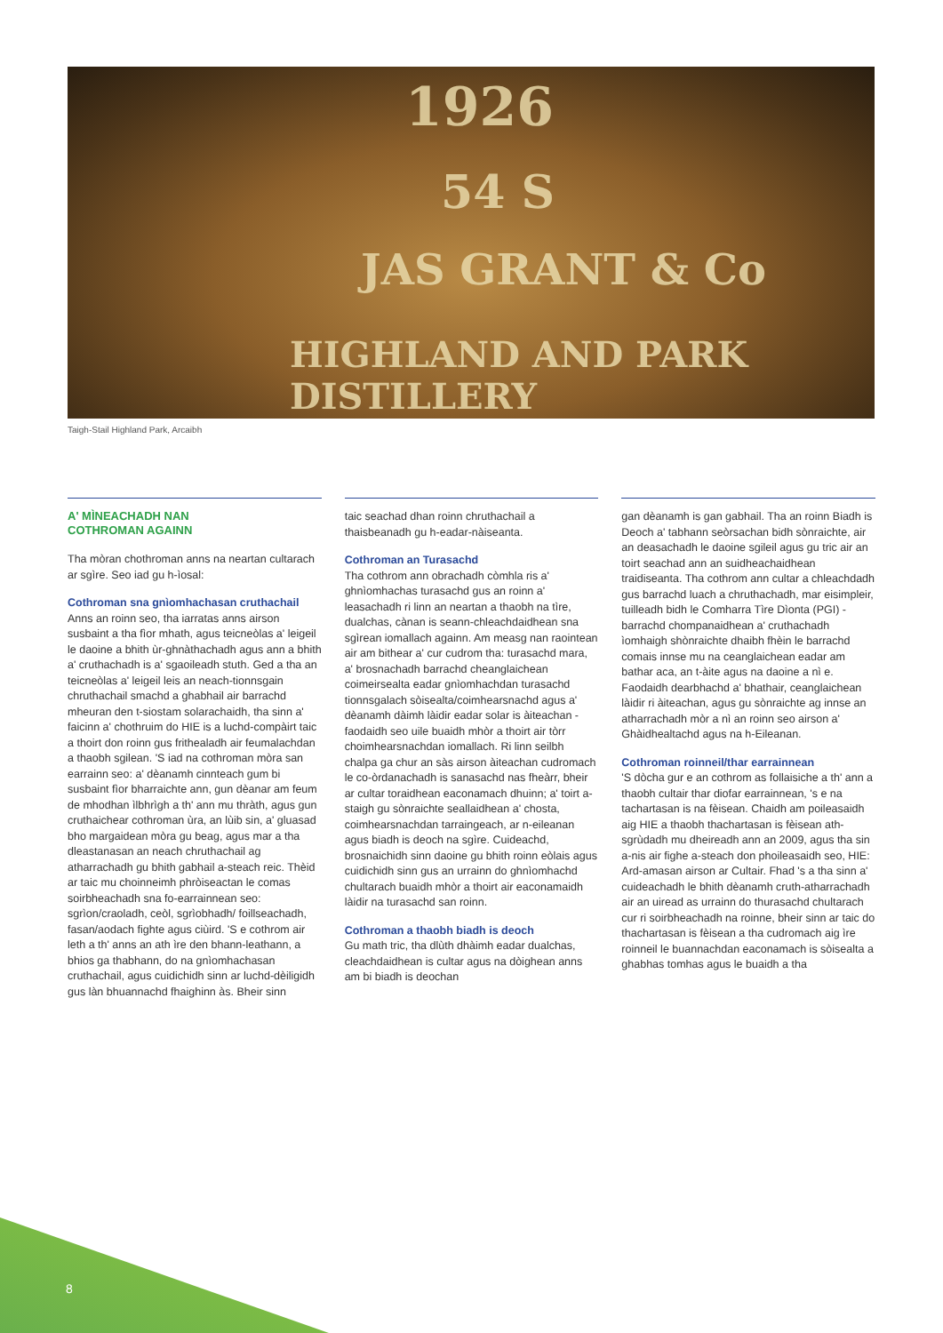HIGHLAND AND PARK DISTILLERY
JAS GRANT & Co
54 S
1926
Taigh-Stail Highland Park, Arcaibh
A' MÌNEACHADH NAN
COTHROMAN AGAINN
Tha mòran chothroman anns na neartan cultarach ar sgìre. Seo iad gu h-ìosal:
Cothroman sna gnìomhachasan cruthachail
Anns an roinn seo, tha iarratas anns airson susbaint a tha fìor mhath, agus teicneòlas a' leigeil le daoine a bhith ùr-ghnàthachadh agus ann a bhith a' cruthachadh is a' sgaoileadh stuth. Ged a tha an teicneòlas a' leigeil leis an neach-tionnsgain chruthachail smachd a ghabhail air barrachd mheuran den t-siostam solarachaidh, tha sinn a' faicinn a' chothruim do HIE is a luchd-compàirt taic a thoirt don roinn gus frithealadh air feumalachdan a thaobh sgilean. 'S iad na cothroman mòra san earrainn seo: a' dèanamh cinnteach gum bi susbaint fìor bharraichte ann, gun dèanar am feum de mhodhan ìlbhrìgh a th' ann mu thràth, agus gun cruthaichear cothroman ùra, an lùib sin, a' gluasad bho margaidean mòra gu beag, agus mar a tha dleastanasan an neach chruthachail ag atharrachadh gu bhith gabhail a-steach reic. Thèid ar taic mu choinneimh phròiseactan le comas soirbheachadh sna fo-earrainnean seo: sgrìon/craoladh, ceòl, sgrìobhadh/ foillseachadh, fasan/aodach fighte agus ciùird. 'S e cothrom air leth a th' anns an ath ìre den bhann-leathann, a bhios ga thabhann, do na gnìomhachasan cruthachail, agus cuidichidh sinn ar luchd-dèiligidh gus làn bhuannachd fhaighinn às. Bheir sinn
taic seachad dhan roinn chruthachail a thaisbeanadh gu h-eadar-nàiseanta.
Cothroman an Turasachd
Tha cothrom ann obrachadh còmhla ris a' ghnìomhachas turasachd gus an roinn a' leasachadh ri linn an neartan a thaobh na tìre, dualchas, cànan is seann-chleachdaidhean sna sgìrean iomallach againn. Am measg nan raointean air am bithear a' cur cudrom tha: turasachd mara, a' brosnachadh barrachd cheanglaichean coimeirsealta eadar gnìomhachdan turasachd tionnsgalach sòisealta/coimhearsnachd agus a' dèanamh dàimh làidir eadar solar is àiteachan - faodaidh seo uile buaidh mhòr a thoirt air tòrr choimhearsnachdan iomallach. Ri linn seilbh chalpa ga chur an sàs airson àiteachan cudromach le co-òrdanachadh is sanasachd nas fheàrr, bheir ar cultar toraidhean eaconamach dhuinn; a' toirt a-staigh gu sònraichte seallaidhean a' chosta, coimhearsnachdan tarraingeach, ar n-eileanan agus biadh is deoch na sgìre. Cuideachd, brosnaichidh sinn daoine gu bhith roinn eòlais agus cuidichidh sinn gus an urrainn do ghnìomhachd chultarach buaidh mhòr a thoirt air eaconamaidh làidir na turasachd san roinn.
Cothroman a thaobh biadh is deoch
Gu math tric, tha dlùth dhàimh eadar dualchas, cleachdaidhean is cultar agus na dòighean anns am bi biadh is deochan
gan dèanamh is gan gabhail. Tha an roinn Biadh is Deoch a' tabhann seòrsachan bidh sònraichte, air an deasachadh le daoine sgileil agus gu tric air an toirt seachad ann an suidheachaidhean traidiseanta. Tha cothrom ann cultar a chleachdadh gus barrachd luach a chruthachadh, mar eisimpleir, tuilleadh bidh le Comharra Tìre Dìonta (PGI) - barrachd chompanaidhean a' cruthachadh ìomhaigh shònraichte dhaibh fhèin le barrachd comais innse mu na ceanglaichean eadar am bathar aca, an t-àite agus na daoine a nì e. Faodaidh dearbhachd a' bhathair, ceanglaichean làidir ri àiteachan, agus gu sònraichte ag innse an atharrachadh mòr a nì an roinn seo airson a' Ghàidhealtachd agus na h-Eileanan.
Cothroman roinneil/thar earrainnean
'S dòcha gur e an cothrom as follaisiche a th' ann a thaobh cultair thar diofar earrainnean, 's e na tachartasan is na fèisean. Chaidh am poileasaidh aig HIE a thaobh thachartasan is fèisean ath-sgrùdadh mu dheireadh ann an 2009, agus tha sin a-nis air fighe a-steach don phoileasaidh seo, HIE: Ard-amasan airson ar Cultair. Fhad 's a tha sinn a' cuideachadh le bhith dèanamh cruth-atharrachadh air an uiread as urrainn do thurasachd chultarach cur ri soirbheachadh na roinne, bheir sinn ar taic do thachartasan is fèisean a tha cudromach aig ìre roinneil le buannachdan eaconamach is sòisealta a ghabhas tomhas agus le buaidh a tha
8